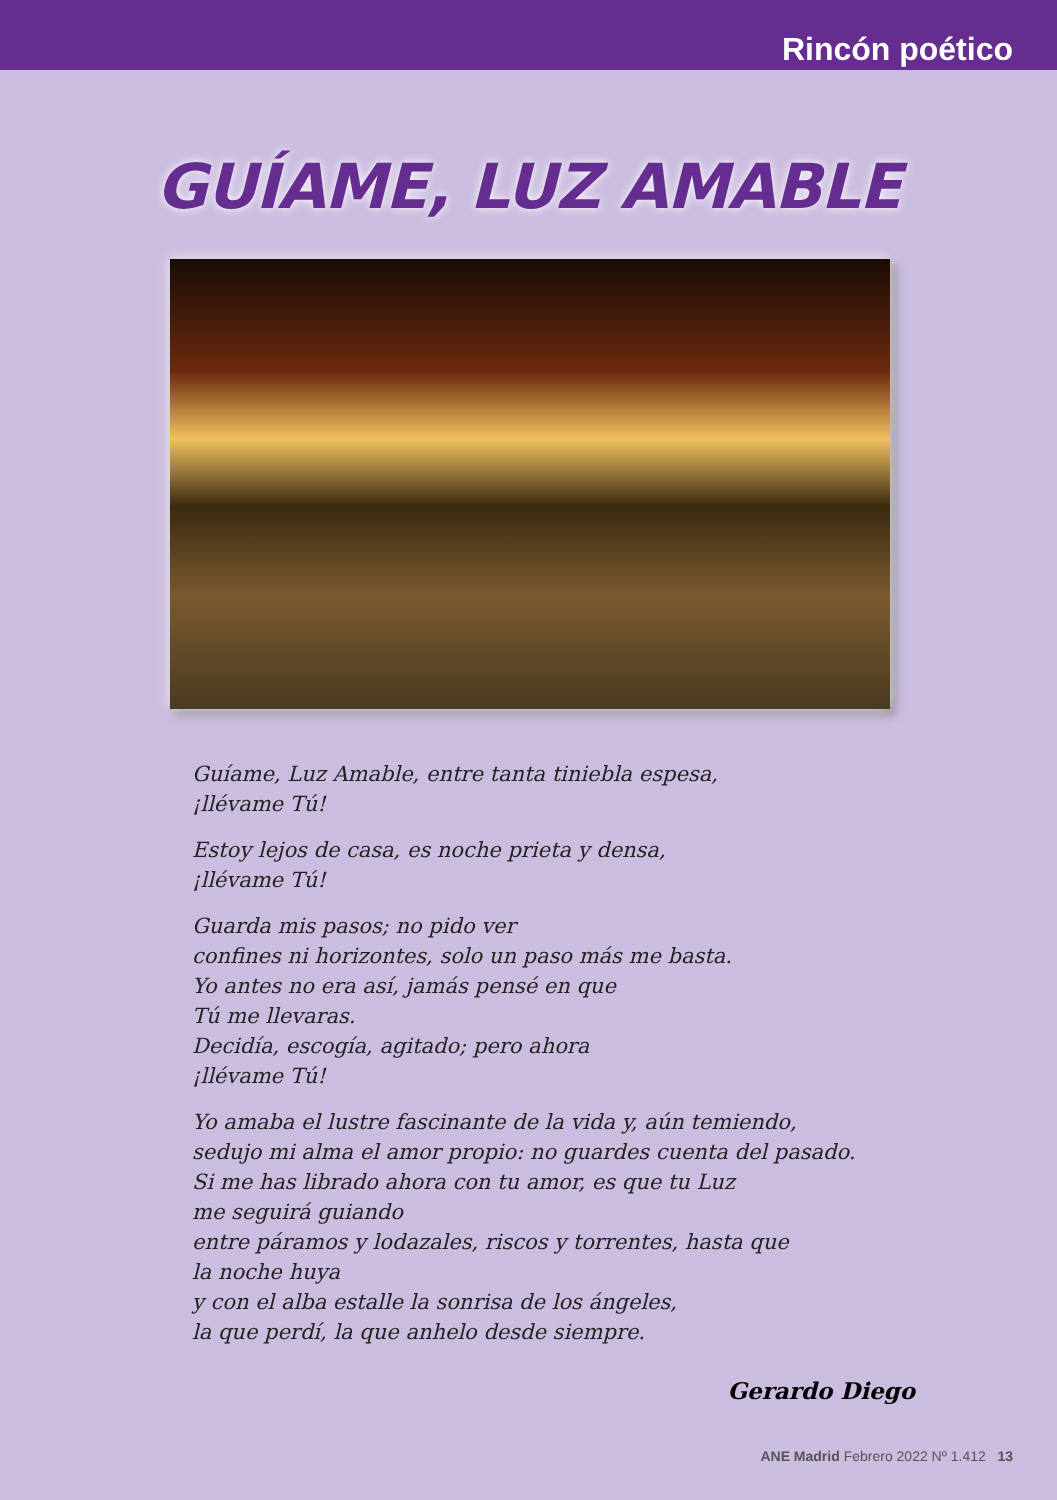Rincón poético
GUÍAME, LUZ AMABLE
Guíame, Luz Amable, entre tanta tiniebla espesa,
¡llévame Tú!
Estoy lejos de casa, es noche prieta y densa,
¡llévame Tú!
Guarda mis pasos; no pido ver
confines ni horizontes, solo un paso más me basta.
Yo antes no era así, jamás pensé en que
Tú me llevaras.
Decidía, escogía, agitado; pero ahora
¡llévame Tú!
Yo amaba el lustre fascinante de la vida y, aún temiendo,
sedujo mi alma el amor propio: no guardes cuenta del pasado.
Si me has librado ahora con tu amor, es que tu Luz
me seguirá guiando
entre páramos y lodazales, riscos y torrentes, hasta que
la noche huya
y con el alba estalle la sonrisa de los ángeles,
la que perdí, la que anhelo desde siempre.
Gerardo Diego
ANE Madrid Febrero 2022 Nº 1.412 13